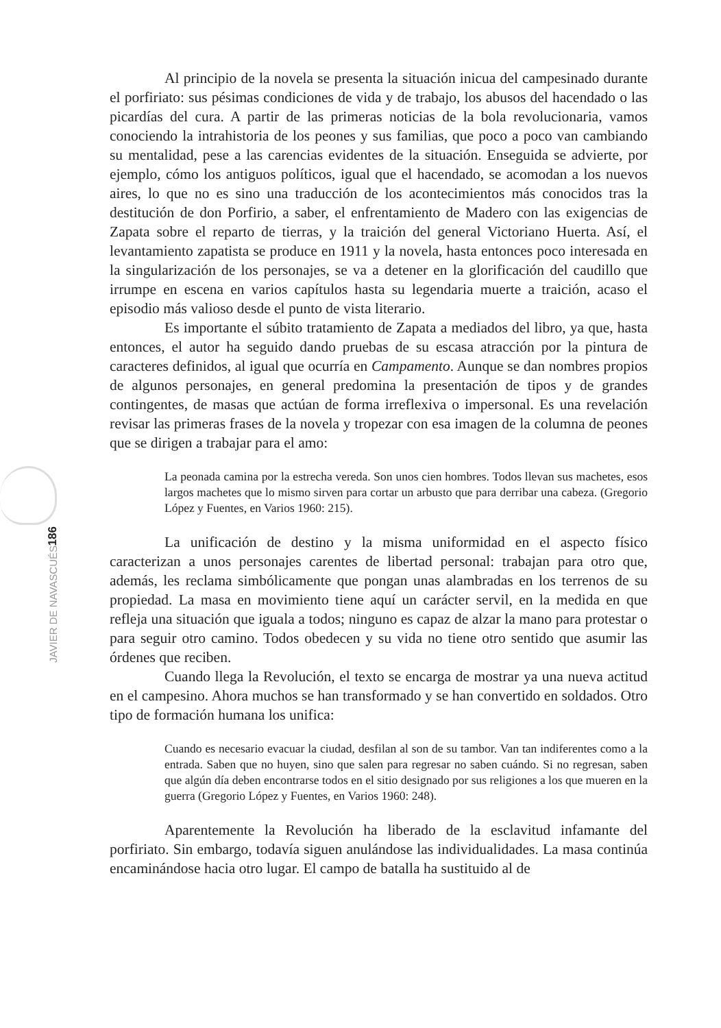Al principio de la novela se presenta la situación inicua del campesinado durante el porfiriato: sus pésimas condiciones de vida y de trabajo, los abusos del hacendado o las picardías del cura. A partir de las primeras noticias de la bola revolucionaria, vamos conociendo la intrahistoria de los peones y sus familias, que poco a poco van cambiando su mentalidad, pese a las carencias evidentes de la situación. Enseguida se advierte, por ejemplo, cómo los antiguos políticos, igual que el hacendado, se acomodan a los nuevos aires, lo que no es sino una traducción de los acontecimientos más conocidos tras la destitución de don Porfirio, a saber, el enfrentamiento de Madero con las exigencias de Zapata sobre el reparto de tierras, y la traición del general Victoriano Huerta. Así, el levantamiento zapatista se produce en 1911 y la novela, hasta entonces poco interesada en la singularización de los personajes, se va a detener en la glorificación del caudillo que irrumpe en escena en varios capítulos hasta su legendaria muerte a traición, acaso el episodio más valioso desde el punto de vista literario.
Es importante el súbito tratamiento de Zapata a mediados del libro, ya que, hasta entonces, el autor ha seguido dando pruebas de su escasa atracción por la pintura de caracteres definidos, al igual que ocurría en Campamento. Aunque se dan nombres propios de algunos personajes, en general predomina la presentación de tipos y de grandes contingentes, de masas que actúan de forma irreflexiva o impersonal. Es una revelación revisar las primeras frases de la novela y tropezar con esa imagen de la columna de peones que se dirigen a trabajar para el amo:
La peonada camina por la estrecha vereda. Son unos cien hombres. Todos llevan sus machetes, esos largos machetes que lo mismo sirven para cortar un arbusto que para derribar una cabeza. (Gregorio López y Fuentes, en Varios 1960: 215).
La unificación de destino y la misma uniformidad en el aspecto físico caracterizan a unos personajes carentes de libertad personal: trabajan para otro que, además, les reclama simbólicamente que pongan unas alambradas en los terrenos de su propiedad. La masa en movimiento tiene aquí un carácter servil, en la medida en que refleja una situación que iguala a todos; ninguno es capaz de alzar la mano para protestar o para seguir otro camino. Todos obedecen y su vida no tiene otro sentido que asumir las órdenes que reciben.
Cuando llega la Revolución, el texto se encarga de mostrar ya una nueva actitud en el campesino. Ahora muchos se han transformado y se han convertido en soldados. Otro tipo de formación humana los unifica:
Cuando es necesario evacuar la ciudad, desfilan al son de su tambor. Van tan indiferentes como a la entrada. Saben que no huyen, sino que salen para regresar no saben cuándo. Si no regresan, saben que algún día deben encontrarse todos en el sitio designado por sus religiones a los que mueren en la guerra (Gregorio López y Fuentes, en Varios 1960: 248).
Aparentemente la Revolución ha liberado de la esclavitud infamante del porfiriato. Sin embargo, todavía siguen anulándose las individualidades. La masa continúa encaminándose hacia otro lugar. El campo de batalla ha sustituido al de
186
JAVIER DE NAVASCUÉS